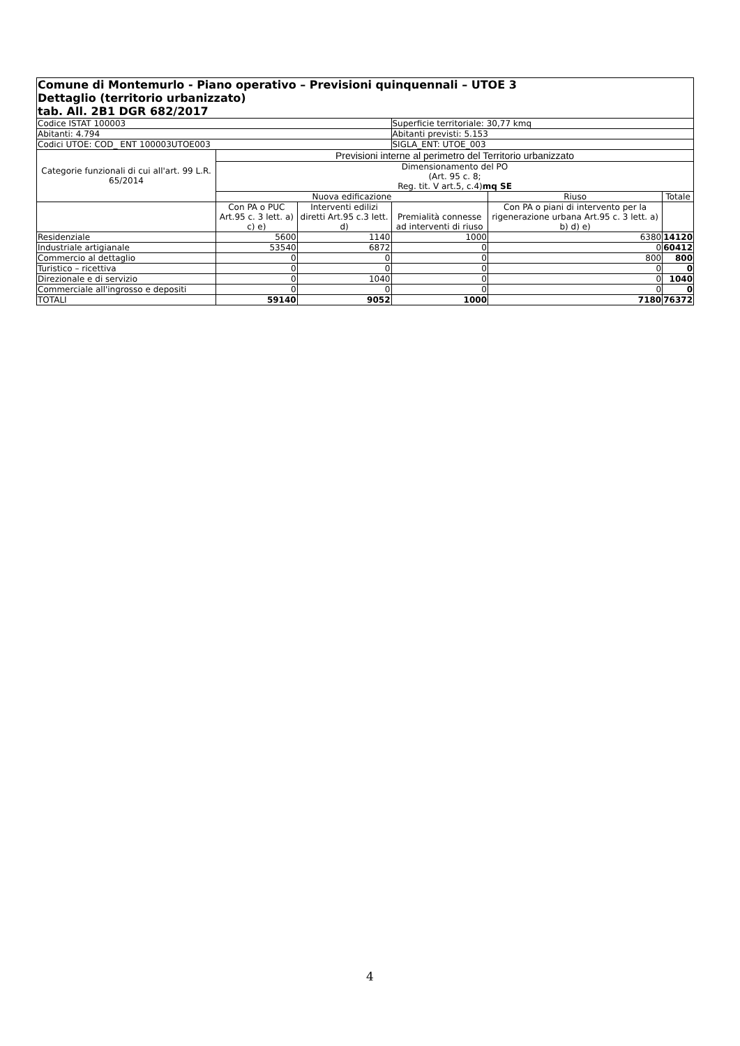| Comune di Montemurlo - Piano operativo – Previsioni quinquennali – UTOE 3 Dettaglio (territorio urbanizzato) tab. All. 2B1 DGR 682/2017 | | | | | |
| Codice ISTAT 100003 | | | Superficie territoriale: 30,77 kmq | | |
| Abitanti: 4.794 | | | Abitanti previsti: 5.153 | | |
| Codici UTOE: COD_ ENT 100003UTOE003 | | | SIGLA_ENT: UTOE_003 | | |
| Categorie funzionali di cui all'art. 99 L.R. 65/2014 | Previsioni interne al perimetro del Territorio urbanizzato | | | | |
| | Dimensionamento del PO (Art. 95 c. 8; Reg. tit. V art.5, c.4) mq SE | | | | |
| | Nuova edificazione | | | Riuso | Totale |
| | Con PA o PUC Art.95 c. 3 lett. a) c) e) | Interventi edilizi diretti Art.95 c.3 lett. d) | Premialità connesse ad interventi di riuso | Con PA o piani di intervento per la rigenerazione urbana Art.95 c. 3 lett. a) b) d) e) | |
| Residenziale | 5600 | 1140 | 1000 | 6380 | 14120 |
| Industriale artigianale | 53540 | 6872 | 0 | 0 | 60412 |
| Commercio al dettaglio | 0 | 0 | 0 | 800 | 800 |
| Turistico – ricettiva | 0 | 0 | 0 | 0 | 0 |
| Direzionale e di servizio | 0 | 1040 | 0 | 0 | 1040 |
| Commerciale all'ingrosso e depositi | 0 | 0 | 0 | 0 | 0 |
| TOTALI | 59140 | 9052 | 1000 | 7180 | 76372 |
4